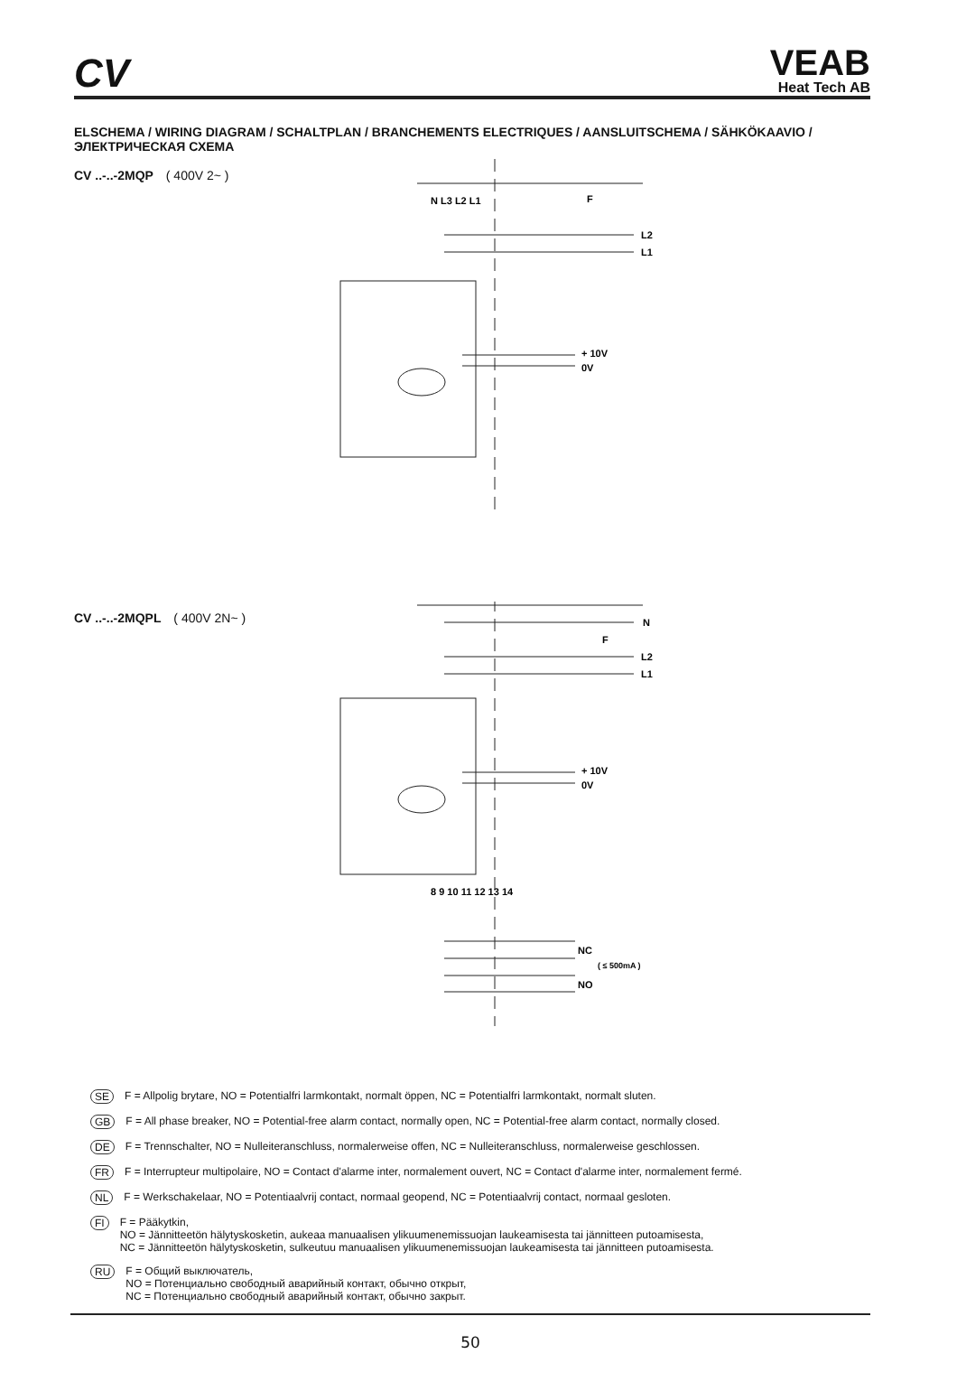CV
VEAB
Heat Tech AB
ELSCHEMA / WIRING DIAGRAM / SCHALTPLAN / BRANCHEMENTS ELECTRIQUES / AANSLUITSCHEMA / SÄHKÖKAAVIO / ЭЛЕКТРИЧЕСКАЯ СХЕМА
CV ..-..-2MQP ( 400V 2~ )
F
L2
L1
+ 10V
0V
N L3 L2 L1
CV ..-..-2MQPL ( 400V 2N~ )
N
F
L2
L1
+ 10V
0V
NC
( ≤ 500mA )
NO
8 9 10 11 12 13 14
SE F = Allpolig brytare, NO = Potentialfri larmkontakt, normalt öppen, NC = Potentialfri larmkontakt, normalt sluten.
GB F = All phase breaker, NO = Potential-free alarm contact, normally open, NC = Potential-free alarm contact, normally closed.
DE F = Trennschalter, NO = Nulleiteranschluss, normalerweise offen, NC = Nulleiteranschluss, normalerweise geschlossen.
FR F = Interrupteur multipolaire, NO = Contact d'alarme inter, normalement ouvert, NC = Contact d'alarme inter, normalement fermé.
NL F = Werkschakelaar, NO = Potentiaalvrij contact, normaal geopend, NC = Potentiaalvrij contact, normaal gesloten.
FI
F = Pääkytkin,
NO = Jännitteetön hälytyskosketin, aukeaa manuaalisen ylikuumenemissuojan laukeamisesta tai jännitteen putoamisesta,
NC = Jännitteetön hälytyskosketin, sulkeutuu manuaalisen ylikuumenemissuojan laukeamisesta tai jännitteen putoamisesta.
RU
F = Общий выключатель,
NO = Потенциально свободный аварийный контакт, обычно открыт,
NC = Потенциально свободный аварийный контакт, обычно закрыт.
50